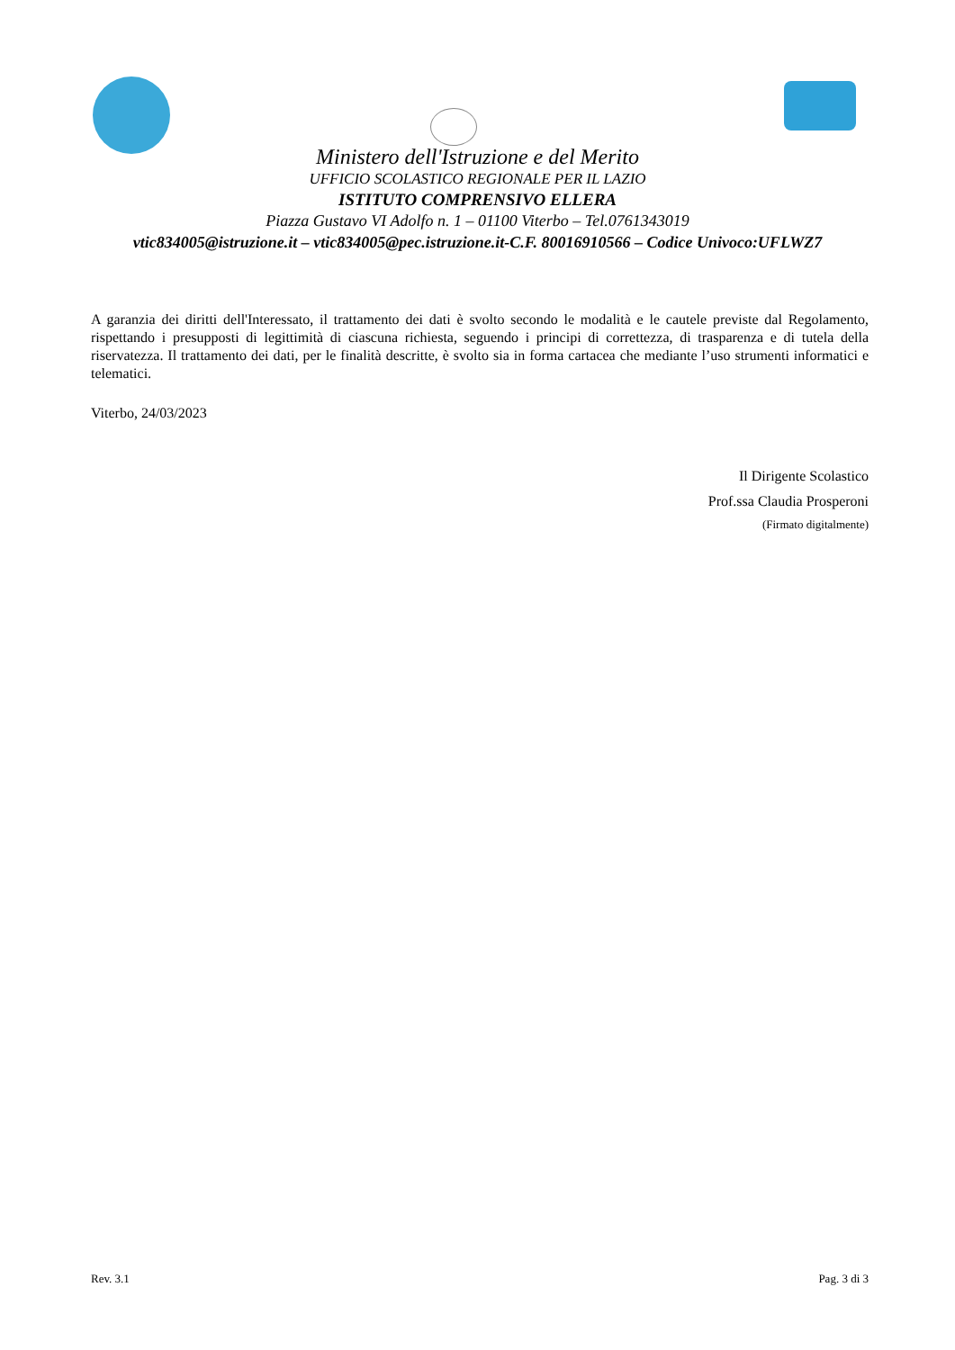Ministero dell'Istruzione e del Merito
UFFICIO SCOLASTICO REGIONALE PER IL LAZIO
ISTITUTO COMPRENSIVO ELLERA
Piazza Gustavo VI Adolfo n. 1 – 01100 Viterbo – Tel.0761343019
vtic834005@istruzione.it – vtic834005@pec.istruzione.it-C.F. 80016910566 – Codice Univoco:UFLWZ7
A garanzia dei diritti dell'Interessato, il trattamento dei dati è svolto secondo le modalità e le cautele previste dal Regolamento, rispettando i presupposti di legittimità di ciascuna richiesta, seguendo i principi di correttezza, di trasparenza e di tutela della riservatezza. Il trattamento dei dati, per le finalità descritte, è svolto sia in forma cartacea che mediante l’uso strumenti informatici e telematici.
Viterbo, 24/03/2023
Il Dirigente Scolastico
Prof.ssa Claudia Prosperoni
(Firmato digitalmente)
Rev. 3.1 Pag. 3 di 3